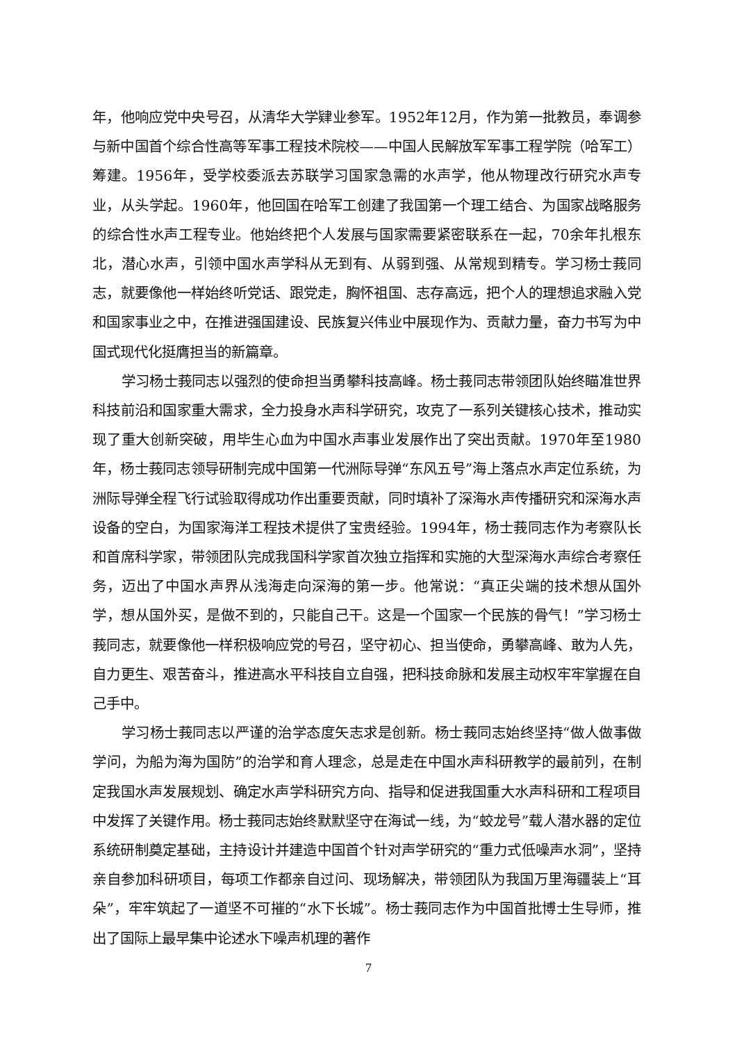年，他响应党中央号召，从清华大学肄业参军。1952年12月，作为第一批教员，奉调参与新中国首个综合性高等军事工程技术院校——中国人民解放军军事工程学院（哈军工）筹建。1956年，受学校委派去苏联学习国家急需的水声学，他从物理改行研究水声专业，从头学起。1960年，他回国在哈军工创建了我国第一个理工结合、为国家战略服务的综合性水声工程专业。他始终把个人发展与国家需要紧密联系在一起，70余年扎根东北，潜心水声，引领中国水声学科从无到有、从弱到强、从常规到精专。学习杨士莪同志，就要像他一样始终听党话、跟党走，胸怀祖国、志存高远，把个人的理想追求融入党和国家事业之中，在推进强国建设、民族复兴伟业中展现作为、贡献力量，奋力书写为中国式现代化挺膺担当的新篇章。
学习杨士莪同志以强烈的使命担当勇攀科技高峰。杨士莪同志带领团队始终瞄准世界科技前沿和国家重大需求，全力投身水声科学研究，攻克了一系列关键核心技术，推动实现了重大创新突破，用毕生心血为中国水声事业发展作出了突出贡献。1970年至1980年，杨士莪同志领导研制完成中国第一代洲际导弹“东风五号”海上落点水声定位系统，为洲际导弹全程飞行试验取得成功作出重要贡献，同时填补了深海水声传播研究和深海水声设备的空白，为国家海洋工程技术提供了宝贵经验。1994年，杨士莪同志作为考察队长和首席科学家，带领团队完成我国科学家首次独立指挥和实施的大型深海水声综合考察任务，迈出了中国水声界从浅海走向深海的第一步。他常说：“真正尖端的技术想从国外学，想从国外买，是做不到的，只能自己干。这是一个国家一个民族的骨气！”学习杨士莪同志，就要像他一样积极响应党的号召，坚守初心、担当使命，勇攀高峰、敢为人先，自力更生、艰苦奋斗，推进高水平科技自立自强，把科技命脉和发展主动权牢牢掌握在自己手中。
学习杨士莪同志以严谨的治学态度矢志求是创新。杨士莪同志始终坚持“做人做事做学问，为船为海为国防”的治学和育人理念，总是走在中国水声科研教学的最前列，在制定我国水声发展规划、确定水声学科研究方向、指导和促进我国重大水声科研和工程项目中发挥了关键作用。杨士莪同志始终默默坚守在海试一线，为“蛟龙号”载人潜水器的定位系统研制奠定基础，主持设计并建造中国首个针对声学研究的“重力式低噪声水洞”，坚持亲自参加科研项目，每项工作都亲自过问、现场解决，带领团队为我国万里海疆装上“耳朵”，牢牢筑起了一道坚不可摧的“水下长城”。杨士莪同志作为中国首批博士生导师，推出了国际上最早集中论述水下噪声机理的著作
7